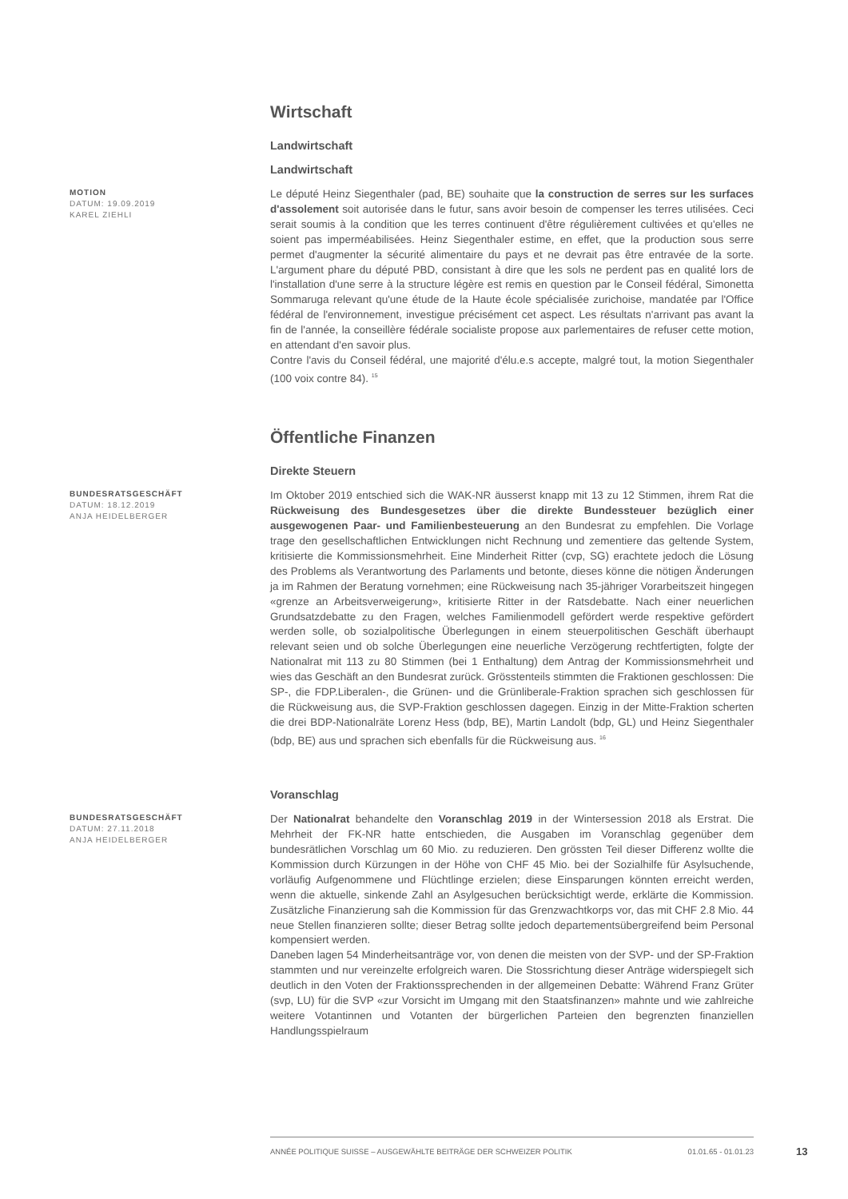Wirtschaft
Landwirtschaft
Landwirtschaft
MOTION
DATUM: 19.09.2019
KAREL ZIEHLI
Le député Heinz Siegenthaler (pad, BE) souhaite que la construction de serres sur les surfaces d'assolement soit autorisée dans le futur, sans avoir besoin de compenser les terres utilisées. Ceci serait soumis à la condition que les terres continuent d'être régulièrement cultivées et qu'elles ne soient pas imperméabilisées. Heinz Siegenthaler estime, en effet, que la production sous serre permet d'augmenter la sécurité alimentaire du pays et ne devrait pas être entravée de la sorte. L'argument phare du député PBD, consistant à dire que les sols ne perdent pas en qualité lors de l'installation d'une serre à la structure légère est remis en question par le Conseil fédéral, Simonetta Sommaruga relevant qu'une étude de la Haute école spécialisée zurichoise, mandatée par l'Office fédéral de l'environnement, investigue précisément cet aspect. Les résultats n'arrivant pas avant la fin de l'année, la conseillère fédérale socialiste propose aux parlementaires de refuser cette motion, en attendant d'en savoir plus.
Contre l'avis du Conseil fédéral, une majorité d'élu.e.s accepte, malgré tout, la motion Siegenthaler (100 voix contre 84). <sup>15</sup>
Öffentliche Finanzen
Direkte Steuern
BUNDESRATSGESCHÄFT
DATUM: 18.12.2019
ANJA HEIDELBERGER
Im Oktober 2019 entschied sich die WAK-NR äusserst knapp mit 13 zu 12 Stimmen, ihrem Rat die Rückweisung des Bundesgesetzes über die direkte Bundessteuer bezüglich einer ausgewogenen Paar- und Familienbesteuerung an den Bundesrat zu empfehlen. Die Vorlage trage den gesellschaftlichen Entwicklungen nicht Rechnung und zementiere das geltende System, kritisierte die Kommissionsmehrheit. Eine Minderheit Ritter (cvp, SG) erachtete jedoch die Lösung des Problems als Verantwortung des Parlaments und betonte, dieses könne die nötigen Änderungen ja im Rahmen der Beratung vornehmen; eine Rückweisung nach 35-jähriger Vorarbeitszeit hingegen «grenze an Arbeitsverweigerung», kritisierte Ritter in der Ratsdebatte. Nach einer neuerlichen Grundsatzdebatte zu den Fragen, welches Familienmodell gefördert werde respektive gefördert werden solle, ob sozialpolitische Überlegungen in einem steuerpolitischen Geschäft überhaupt relevant seien und ob solche Überlegungen eine neuerliche Verzögerung rechtfertigten, folgte der Nationalrat mit 113 zu 80 Stimmen (bei 1 Enthaltung) dem Antrag der Kommissionsmehrheit und wies das Geschäft an den Bundesrat zurück. Grösstenteils stimmten die Fraktionen geschlossen: Die SP-, die FDP.Liberalen-, die Grünen- und die Grünliberale-Fraktion sprachen sich geschlossen für die Rückweisung aus, die SVP-Fraktion geschlossen dagegen. Einzig in der Mitte-Fraktion scherten die drei BDP-Nationalräte Lorenz Hess (bdp, BE), Martin Landolt (bdp, GL) und Heinz Siegenthaler (bdp, BE) aus und sprachen sich ebenfalls für die Rückweisung aus. <sup>16</sup>
Voranschlag
BUNDESRATSGESCHÄFT
DATUM: 27.11.2018
ANJA HEIDELBERGER
Der Nationalrat behandelte den Voranschlag 2019 in der Wintersession 2018 als Erstrat. Die Mehrheit der FK-NR hatte entschieden, die Ausgaben im Voranschlag gegenüber dem bundesrätlichen Vorschlag um 60 Mio. zu reduzieren. Den grössten Teil dieser Differenz wollte die Kommission durch Kürzungen in der Höhe von CHF 45 Mio. bei der Sozialhilfe für Asylsuchende, vorläufig Aufgenommene und Flüchtlinge erzielen; diese Einsparungen könnten erreicht werden, wenn die aktuelle, sinkende Zahl an Asylgesuchen berücksichtigt werde, erklärte die Kommission. Zusätzliche Finanzierung sah die Kommission für das Grenzwachtkorps vor, das mit CHF 2.8 Mio. 44 neue Stellen finanzieren sollte; dieser Betrag sollte jedoch departementsübergreifend beim Personal kompensiert werden.
Daneben lagen 54 Minderheitsanträge vor, von denen die meisten von der SVP- und der SP-Fraktion stammten und nur vereinzelte erfolgreich waren. Die Stossrichtung dieser Anträge widerspiegelt sich deutlich in den Voten der Fraktionssprechenden in der allgemeinen Debatte: Während Franz Grüter (svp, LU) für die SVP «zur Vorsicht im Umgang mit den Staatsfinanzen» mahnte und wie zahlreiche weitere Votantinnen und Votanten der bürgerlichen Parteien den begrenzten finanziellen Handlungsspielraum
ANNÉE POLITIQUE SUISSE – AUSGEWÄHLTE BEITRÄGE DER SCHWEIZER POLITIK 01.01.65 - 01.01.23
13